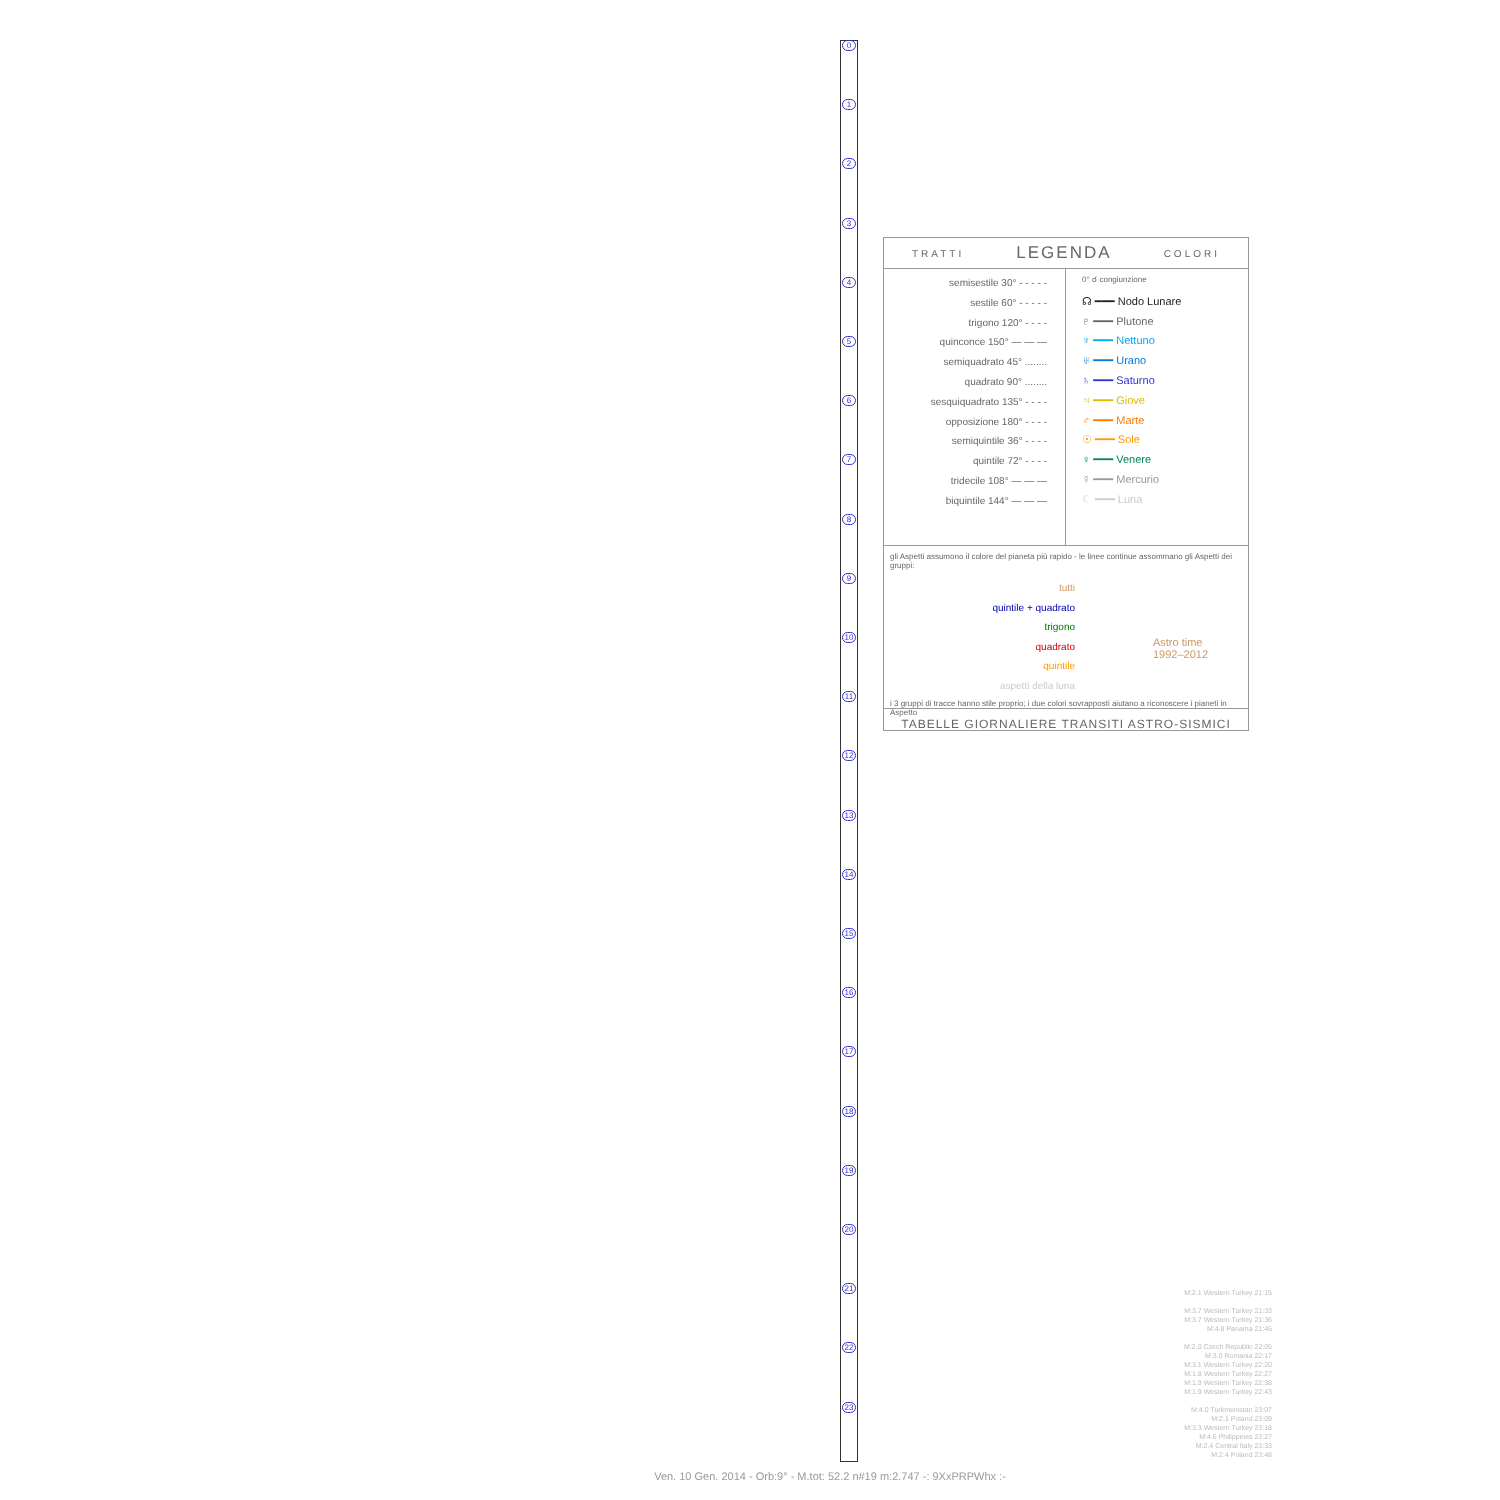0
1
2
3
4
5
6
7
8
9
10
11
12
13
14
15
16
17
18
19
20
21
22
23
TRATTI LEGENDA COLORI
semisestile 30° - - - - -
sestile 60° - - - - -
trigono 120° - - - -
quinconce 150° — — —
semiquadrato 45° ........
quadrato 90° ........
sesquiquadrato 135° - - - -
opposizione 180° - - - -
semiquintile 36° - - - -
quintile 72° - - - -
tridecile 108° — — —
biquintile 144° — — —
0° ☌ congiunzione
☊ ━━━ Nodo Lunare
♇ ━━━ Plutone
♆ ━━━ Nettuno
♅ ━━━ Urano
♄ ━━━ Saturno
♃ ━━━ Giove
♂ ━━━ Marte
☉ ━━━ Sole
♀ ━━━ Venere
☿ ━━━ Mercurio
☾ ━━━ Luna
gli Aspetti assumono il colore del pianeta più rapido - le linee continue assommano gli Aspetti dei gruppi:
tutti
quintile + quadrato
trigono
quadrato
quintile
aspetti della luna
Astro time
1992–2012
i 3 gruppi di tracce hanno stile proprio; i due colori sovrapposti aiutano a riconoscere i pianeti in Aspetto
TABELLE GIORNALIERE TRANSITI ASTRO-SISMICI
M:2.1 Western Turkey 21:15
M:3.7 Western Turkey 21:33
M:3.7 Western Turkey 21:36
M:4.8 Panama 21:45
M:2.0 Czech Republic 22:05
M:3.0 Romania 22:17
M:3.1 Western Turkey 22:20
M:1.8 Western Turkey 22:27
M:1.9 Western Turkey 22:38
M:1.9 Western Turkey 22:43
M:4.0 Turkmenistan 23:07
M:2.1 Poland 23:09
M:3.3 Western Turkey 23:18
M:4.6 Philippines 23:27
M:2.4 Central Italy 23:33
M:2.4 Poland 23:48
Ven. 10 Gen. 2014 - Orb:9° - M.tot: 52.2 n#19 m:2.747 -: 9XxPRPWhx :-